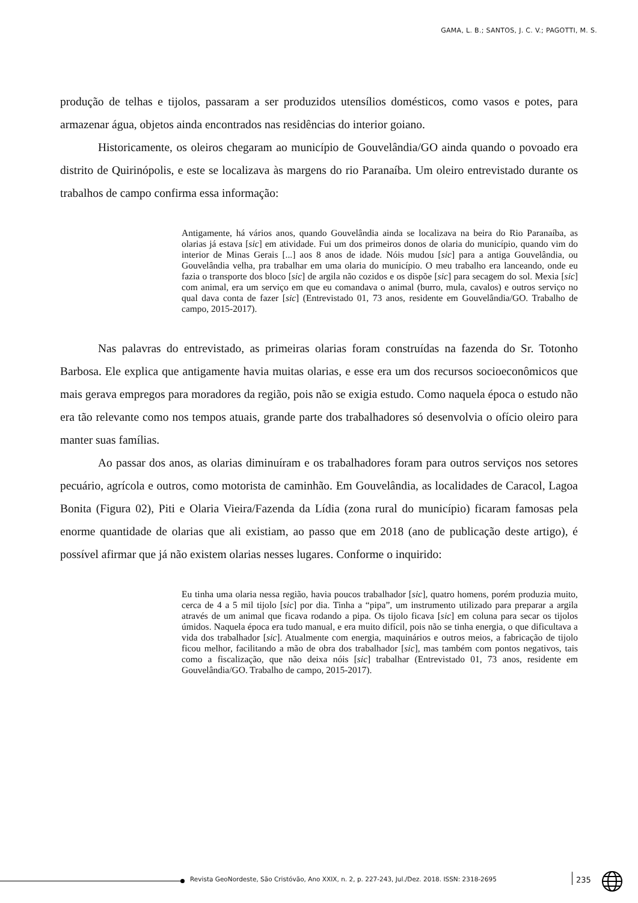GAMA, L. B.; SANTOS, J. C. V.; PAGOTTI, M. S.
produção de telhas e tijolos, passaram a ser produzidos utensílios domésticos, como vasos e potes, para armazenar água, objetos ainda encontrados nas residências do interior goiano.
Historicamente, os oleiros chegaram ao município de Gouvelândia/GO ainda quando o povoado era distrito de Quirinópolis, e este se localizava às margens do rio Paranaíba. Um oleiro entrevistado durante os trabalhos de campo confirma essa informação:
Antigamente, há vários anos, quando Gouvelândia ainda se localizava na beira do Rio Paranaíba, as olarias já estava [sic] em atividade. Fui um dos primeiros donos de olaria do município, quando vim do interior de Minas Gerais [...] aos 8 anos de idade. Nóis mudou [sic] para a antiga Gouvelândia, ou Gouvelândia velha, pra trabalhar em uma olaria do município. O meu trabalho era lanceando, onde eu fazia o transporte dos bloco [sic] de argila não cozidos e os dispõe [sic] para secagem do sol. Mexia [sic] com animal, era um serviço em que eu comandava o animal (burro, mula, cavalos) e outros serviço no qual dava conta de fazer [sic] (Entrevistado 01, 73 anos, residente em Gouvelândia/GO. Trabalho de campo, 2015-2017).
Nas palavras do entrevistado, as primeiras olarias foram construídas na fazenda do Sr. Totonho Barbosa. Ele explica que antigamente havia muitas olarias, e esse era um dos recursos socioeconômicos que mais gerava empregos para moradores da região, pois não se exigia estudo. Como naquela época o estudo não era tão relevante como nos tempos atuais, grande parte dos trabalhadores só desenvolvia o ofício oleiro para manter suas famílias.
Ao passar dos anos, as olarias diminuíram e os trabalhadores foram para outros serviços nos setores pecuário, agrícola e outros, como motorista de caminhão. Em Gouvelândia, as localidades de Caracol, Lagoa Bonita (Figura 02), Piti e Olaria Vieira/Fazenda da Lídia (zona rural do município) ficaram famosas pela enorme quantidade de olarias que ali existiam, ao passo que em 2018 (ano de publicação deste artigo), é possível afirmar que já não existem olarias nesses lugares. Conforme o inquirido:
Eu tinha uma olaria nessa região, havia poucos trabalhador [sic], quatro homens, porém produzia muito, cerca de 4 a 5 mil tijolo [sic] por dia. Tinha a “pipa”, um instrumento utilizado para preparar a argila através de um animal que ficava rodando a pipa. Os tijolo ficava [sic] em coluna para secar os tijolos úmidos. Naquela época era tudo manual, e era muito difícil, pois não se tinha energia, o que dificultava a vida dos trabalhador [sic]. Atualmente com energia, maquinários e outros meios, a fabricação de tijolo ficou melhor, facilitando a mão de obra dos trabalhador [sic], mas também com pontos negativos, tais como a fiscalização, que não deixa nóis [sic] trabalhar (Entrevistado 01, 73 anos, residente em Gouvelândia/GO. Trabalho de campo, 2015-2017).
Revista GeoNordeste, São Cristóvão, Ano XXIX, n. 2, p. 227-243, Jul./Dez. 2018. ISSN: 2318-2695
235